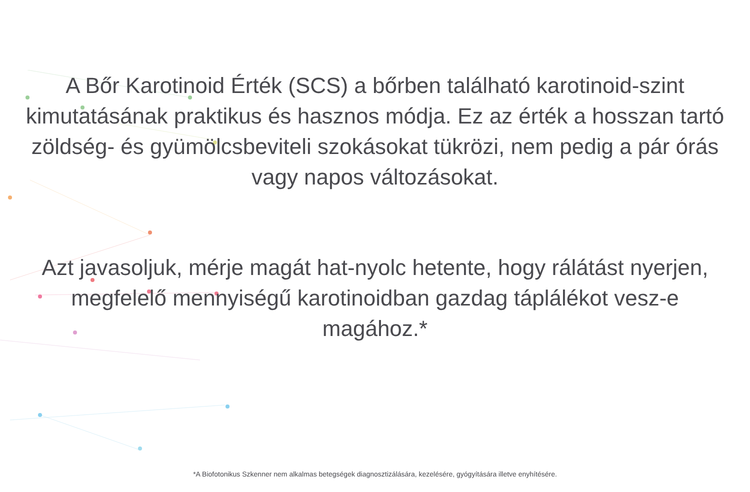A Bőr Karotinoid Érték (SCS) a bőrben található karotinoid-szint kimutatásának praktikus és hasznos módja. Ez az érték a hosszan tartó zöldség- és gyümölcsbeviteli szokásokat tükrözi, nem pedig a pár órás vagy napos változásokat.
Azt javasoljuk, mérje magát hat-nyolc hetente, hogy rálátást nyerjen, megfelelő mennyiségű karotinoidban gazdag táplálékot vesz-e magához.*
*A Biofotonikus Szkenner nem alkalmas betegségek diagnosztizálására, kezelésére, gyógyítására illetve enyhítésére.